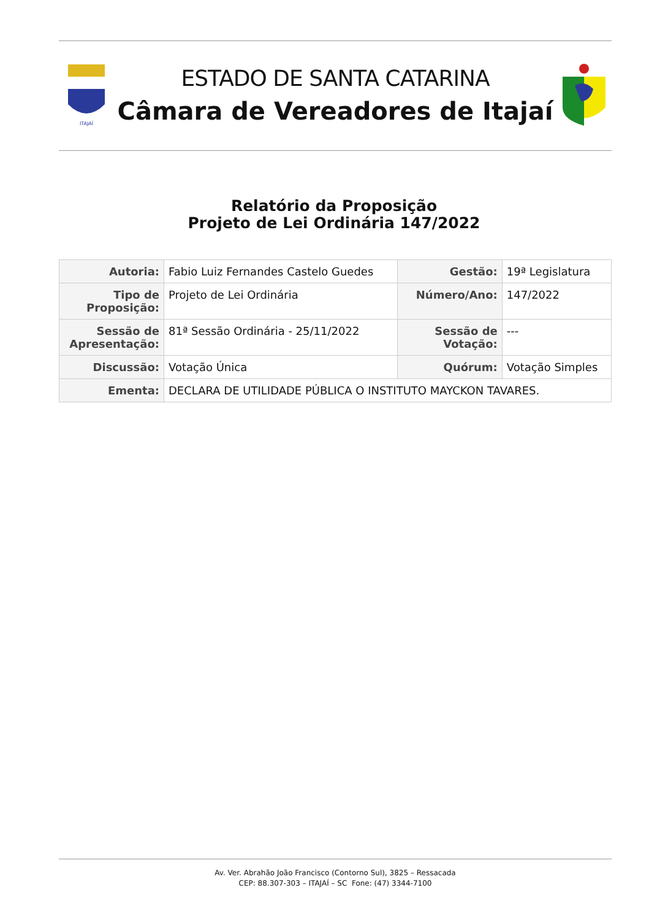ITAJAÍ
ESTADO DE SANTA CATARINA
Câmara de Vereadores de Itajaí
Relatório da Proposição
Projeto de Lei Ordinária 147/2022
| Autoria: | Fabio Luiz Fernandes Castelo Guedes | Gestão: | 19ª Legislatura |
| Tipo de Proposição: | Projeto de Lei Ordinária | Número/Ano: | 147/2022 |
| Sessão de Apresentação: | 81ª Sessão Ordinária - 25/11/2022 | Sessão de Votação: | --- |
| Discussão: | Votação Única | Quórum: | Votação Simples |
| Ementa: | DECLARA DE UTILIDADE PÚBLICA O INSTITUTO MAYCKON TAVARES. | | |
Av. Ver. Abrahão João Francisco (Contorno Sul), 3825 – Ressacada
CEP: 88.307-303 – ITAJAÍ – SC Fone: (47) 3344-7100